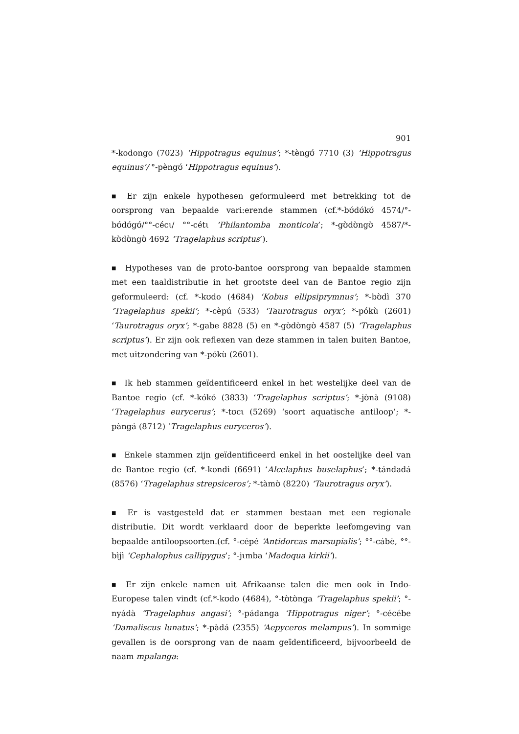901
*-kodongo (7023) ‘Hippotragus equinus’; *-tèngʊ́ 7710 (3) ‘Hippotragus equinus’/ °-pèngʊ́ ‘Hippotragus equinus’).
■ Er zijn enkele hypothesen geformuleerd met betrekking tot de oorsprong van bepaalde vari:erende stammen (cf.*-bʊ́dʊ́kʊ́ 4574/°-bʊ́dʊ́gʊ́/°°-cécι/ °°-cétι ‘Philantomba monticola’; *-gʊ̀dʊ̀ngʊ̀ 4587/*-kʊ̀dʊ̀ngʊ̀ 4692 ‘Tragelaphus scriptus’).
■ Hypotheses van de proto-bantoe oorsprong van bepaalde stammen met een taaldistributie in het grootste deel van de Bantoe regio zijn geformuleerd: (cf. *-kʊdo (4684) ‘Kobus ellipsiprymnus’; *-bʊ̀dì 370 ‘Tragelaphus spekii’; *-cèpú (533) ‘Taurotragus oryx’; *-pókù (2601) ‘Taurotragus oryx’; *-gabe 8828 (5) en *-gʊ̀dʊ̀ngʊ̀ 4587 (5) ‘Tragelaphus scriptus’). Er zijn ook reflexen van deze stammen in talen buiten Bantoe, met uitzondering van *-pókù (2601).
■ Ik heb stammen geïdentificeerd enkel in het westelijke deel van de Bantoe regio (cf. *-kókó (3833) ‘Tragelaphus scriptus’; *-jʊ̀nà (9108) ‘Tragelaphus eurycerus’; *-tʊcι (5269) ‘soort aquatische antiloop’; *-pàngá (8712) ‘Tragelaphus euryceros’).
■ Enkele stammen zijn geïdentificeerd enkel in het oostelijke deel van de Bantoe regio (cf. *-kondi (6691) ‘Alcelaphus buselaphus’; *-tándadá (8576) ‘Tragelaphus strepsiceros’; *-tàmʊ̀ (8220) ‘Taurotragus oryx’).
■ Er is vastgesteld dat er stammen bestaan met een regionale distributie. Dit wordt verklaard door de beperkte leefomgeving van bepaalde antiloopsoorten.(cf. °-cépé ‘Antidorcas marsupialis’; °°-cábè, °°-bìjì ‘Cephalophus callipygus’; °-jιmba ‘Madoqua kirkii’).
■ Er zijn enkele namen uit Afrikaanse talen die men ook in Indo-Europese talen vindt (cf.*-kʊdo (4684), °-tʊ̀tʊ̀nga ‘Tragelaphus spekii’; °-nyádà ‘Tragelaphus angasi’; °-pádanga ‘Hippotragus niger’; °-cécébe ‘Damaliscus lunatus’; *-pàdá (2355) ‘Aepyceros melampus’). In sommige gevallen is de oorsprong van de naam geïdentificeerd, bijvoorbeeld de naam mpalanga: